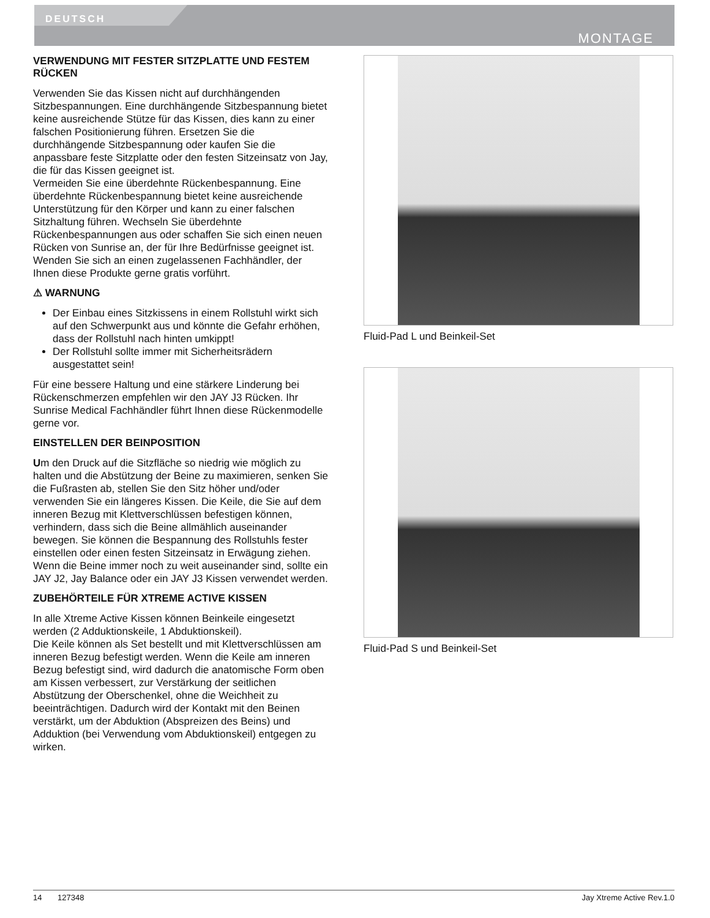DEUTSCH
MONTAGE
VERWENDUNG MIT FESTER SITZPLATTE UND FESTEM RÜCKEN
Verwenden Sie das Kissen nicht auf durchhängenden Sitzbespannungen. Eine durchhängende Sitzbespannung bietet keine ausreichende Stütze für das Kissen, dies kann zu einer falschen Positionierung führen. Ersetzen Sie die durchhängende Sitzbespannung oder kaufen Sie die anpassbare feste Sitzplatte oder den festen Sitzeinsatz von Jay, die für das Kissen geeignet ist.
Vermeiden Sie eine überdehnte Rückenbespannung. Eine überdehnte Rückenbespannung bietet keine ausreichende Unterstützung für den Körper und kann zu einer falschen Sitzhaltung führen. Wechseln Sie überdehnte Rückenbespannungen aus oder schaffen Sie sich einen neuen Rücken von Sunrise an, der für Ihre Bedürfnisse geeignet ist. Wenden Sie sich an einen zugelassenen Fachhändler, der Ihnen diese Produkte gerne gratis vorführt.
⚠ WARNUNG
Der Einbau eines Sitzkissens in einem Rollstuhl wirkt sich auf den Schwerpunkt aus und könnte die Gefahr erhöhen, dass der Rollstuhl nach hinten umkippt!
Der Rollstuhl sollte immer mit Sicherheitsrädern ausgestattet sein!
Für eine bessere Haltung und eine stärkere Linderung bei Rückenschmerzen empfehlen wir den JAY J3 Rücken. Ihr Sunrise Medical Fachhändler führt Ihnen diese Rückenmodelle gerne vor.
EINSTELLEN DER BEINPOSITION
Um den Druck auf die Sitzfläche so niedrig wie möglich zu halten und die Abstützung der Beine zu maximieren, senken Sie die Fußrasten ab, stellen Sie den Sitz höher und/oder verwenden Sie ein längeres Kissen. Die Keile, die Sie auf dem inneren Bezug mit Klettverschlüssen befestigen können, verhindern, dass sich die Beine allmählich auseinander bewegen. Sie können die Bespannung des Rollstuhls fester einstellen oder einen festen Sitzeinsatz in Erwägung ziehen. Wenn die Beine immer noch zu weit auseinander sind, sollte ein JAY J2, Jay Balance oder ein JAY J3 Kissen verwendet werden.
ZUBEHÖRTEILE FÜR XTREME ACTIVE KISSEN
In alle Xtreme Active Kissen können Beinkeile eingesetzt werden (2 Adduktionskeile, 1 Abduktionskeil).
Die Keile können als Set bestellt und mit Klettverschlüssen am inneren Bezug befestigt werden. Wenn die Keile am inneren Bezug befestigt sind, wird dadurch die anatomische Form oben am Kissen verbessert, zur Verstärkung der seitlichen Abstützung der Oberschenkel, ohne die Weichheit zu beeinträchtigen. Dadurch wird der Kontakt mit den Beinen verstärkt, um der Abduktion (Abspreizen des Beins) und Adduktion (bei Verwendung vom Abduktionskeil) entgegen zu wirken.
Fluid-Pad L und Beinkeil-Set
Fluid-Pad S und Beinkeil-Set
14 127348 Jay Xtreme Active Rev.1.0